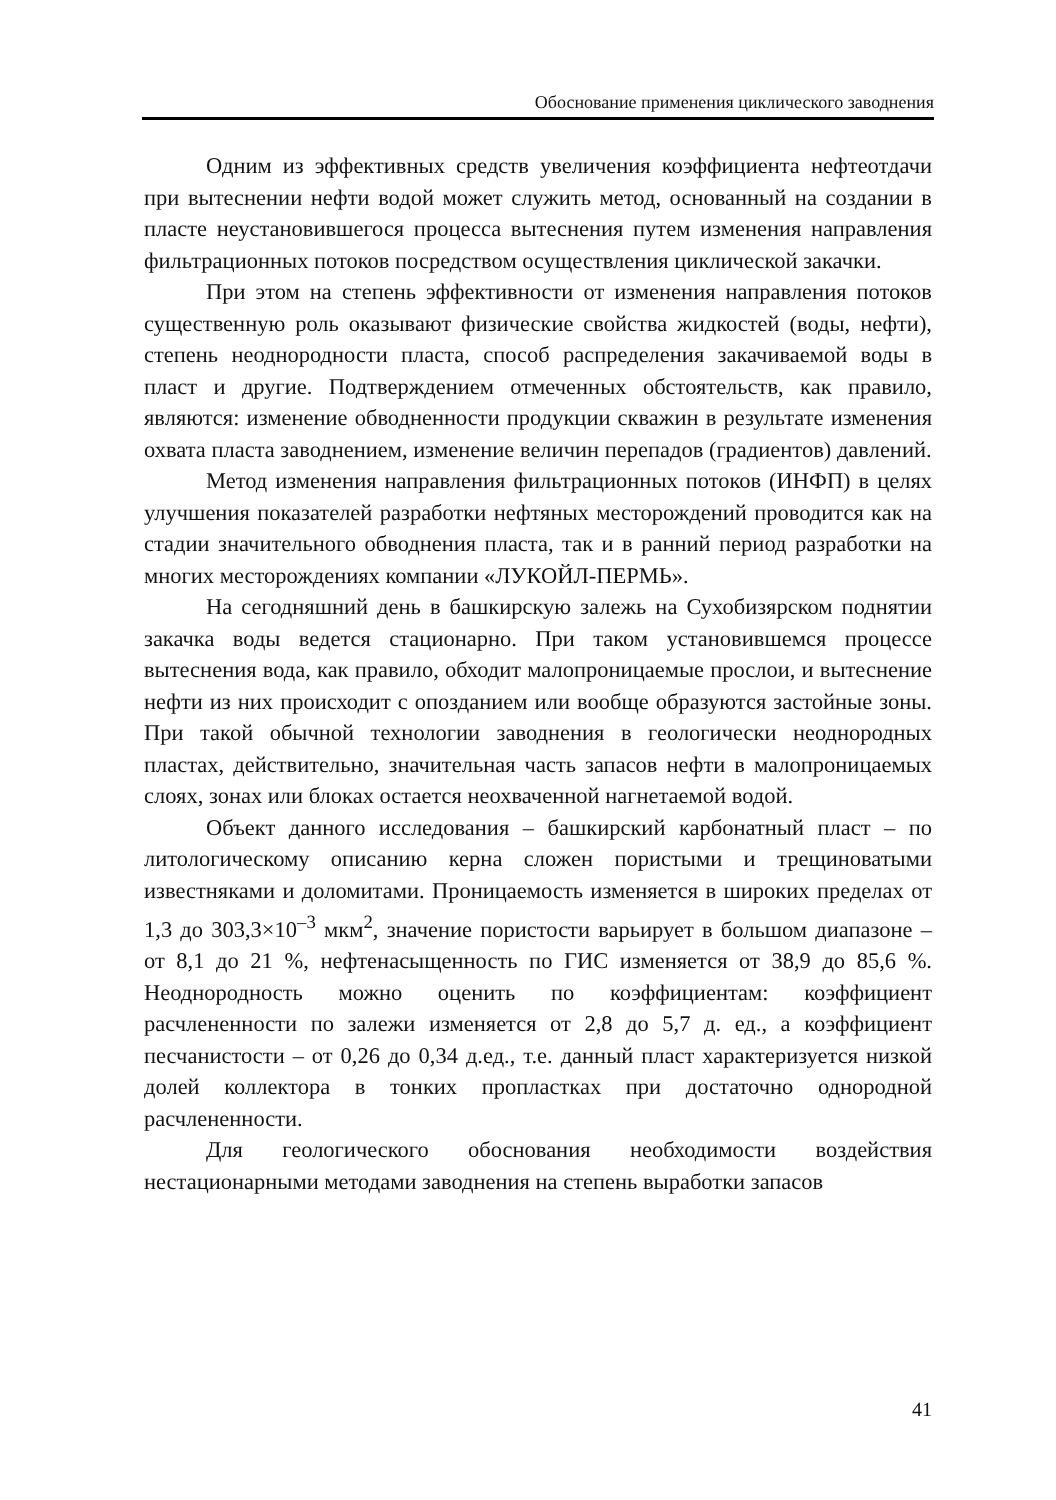Обоснование применения циклического заводнения
Одним из эффективных средств увеличения коэффициента нефтеотдачи при вытеснении нефти водой может служить метод, основанный на создании в пласте неустановившегося процесса вытеснения путем изменения направления фильтрационных потоков посредством осуществления циклической закачки.
При этом на степень эффективности от изменения направления потоков существенную роль оказывают физические свойства жидкостей (воды, нефти), степень неоднородности пласта, способ распределения закачиваемой воды в пласт и другие. Подтверждением отмеченных обстоятельств, как правило, являются: изменение обводненности продукции скважин в результате изменения охвата пласта заводнением, изменение величин перепадов (градиентов) давлений.
Метод изменения направления фильтрационных потоков (ИНФП) в целях улучшения показателей разработки нефтяных месторождений проводится как на стадии значительного обводнения пласта, так и в ранний период разработки на многих месторождениях компании «ЛУКОЙЛ-ПЕРМЬ».
На сегодняшний день в башкирскую залежь на Сухобизярском поднятии закачка воды ведется стационарно. При таком установившемся процессе вытеснения вода, как правило, обходит малопроницаемые прослои, и вытеснение нефти из них происходит с опозданием или вообще образуются застойные зоны. При такой обычной технологии заводнения в геологически неоднородных пластах, действительно, значительная часть запасов нефти в малопроницаемых слоях, зонах или блоках остается неохваченной нагнетаемой водой.
Объект данного исследования – башкирский карбонатный пласт – по литологическому описанию керна сложен пористыми и трещиноватыми известняками и доломитами. Проницаемость изменяется в широких пределах от 1,3 до 303,3×10<sup>–3</sup> мкм<sup>2</sup>, значение пористости варьирует в большом диапазоне – от 8,1 до 21 %, нефтенасыщенность по ГИС изменяется от 38,9 до 85,6 %. Неоднородность можно оценить по коэффициентам: коэффициент расчлененности по залежи изменяется от 2,8 до 5,7 д. ед., а коэффициент песчанистости – от 0,26 до 0,34 д.ед., т.е. данный пласт характеризуется низкой долей коллектора в тонких пропластках при достаточно однородной расчлененности.
Для геологического обоснования необходимости воздействия нестационарными методами заводнения на степень выработки запасов
41